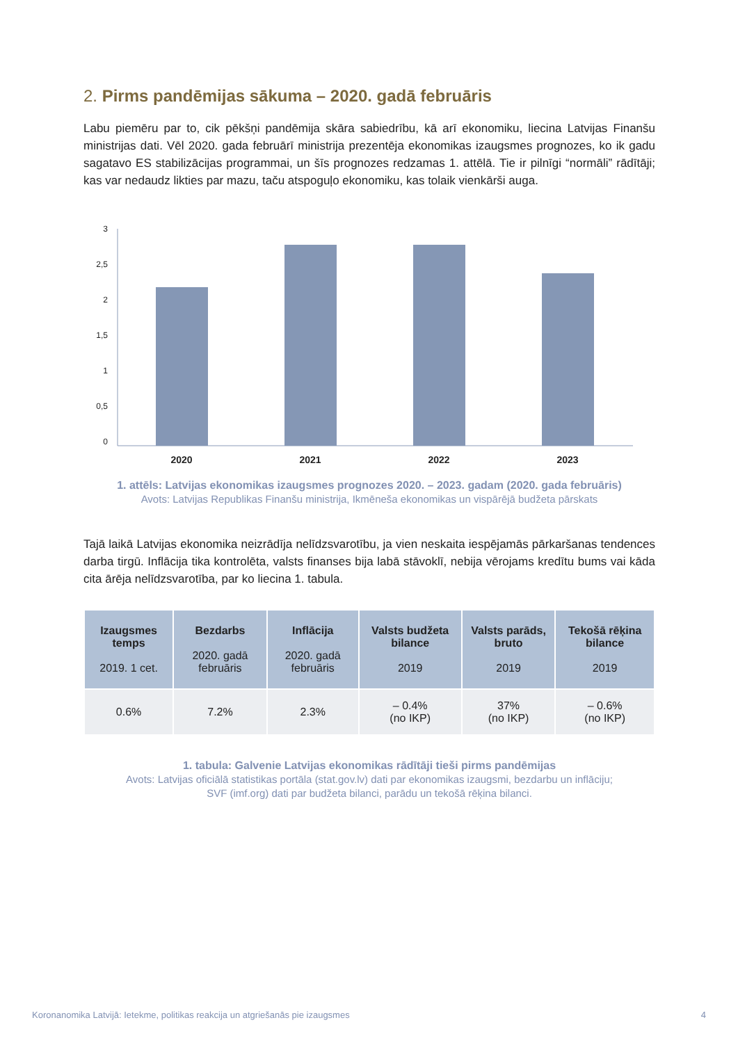2. Pirms pandēmijas sākuma – 2020. gadā februāris
Labu piemēru par to, cik pēkšņi pandēmija skāra sabiedrību, kā arī ekonomiku, liecina Latvijas Finanšu ministrijas dati. Vēl 2020. gada februārī ministrija prezentēja ekonomikas izaugsmes prognozes, ko ik gadu sagatavo ES stabilizācijas programmai, un šīs prognozes redzamas 1. attēlā. Tie ir pilnīgi “normāli” rādītāji; kas var nedaudz likties par mazu, taču atspoguļo ekonomiku, kas tolaik vienkārši auga.
3
2,5
2
1,5
1
0,5
0
2020
2021
2022
2023
1. attēls: Latvijas ekonomikas izaugsmes prognozes 2020. – 2023. gadam (2020. gada februāris)
Avots: Latvijas Republikas Finanšu ministrija, Ikmēneša ekonomikas un vispārējā budžeta pārskats
Tajā laikā Latvijas ekonomika neizrādīja nelīdzsvarotību, ja vien neskaita iespējamās pārkaršanas tendences darba tirgū. Inflācija tika kontrolēta, valsts finanses bija labā stāvoklī, nebija vērojams kredītu bums vai kāda cita ārēja nelīdzsvarotība, par ko liecina 1. tabula.
| Izaugsmes temps 2019. 1 cet. | Bezdarbs 2020. gadā februāris | Inflācija 2020. gadā februāris | Valsts budžeta bilance 2019 | Valsts parāds, bruto 2019 | Tekošā rēķina bilance 2019 |
| --- | --- | --- | --- | --- | --- |
| 0.6% | 7.2% | 2.3% | – 0.4% (no IKP) | 37% (no IKP) | – 0.6% (no IKP) |
1. tabula: Galvenie Latvijas ekonomikas rādītāji tieši pirms pandēmijas
Avots: Latvijas oficiālā statistikas portāla (stat.gov.lv) dati par ekonomikas izaugsmi, bezdarbu un inflāciju;
SVF (imf.org) dati par budžeta bilanci, parādu un tekošā rēķina bilanci.
Koronanomika Latvijā: Ietekme, politikas reakcija un atgriešanās pie izaugsmes 4